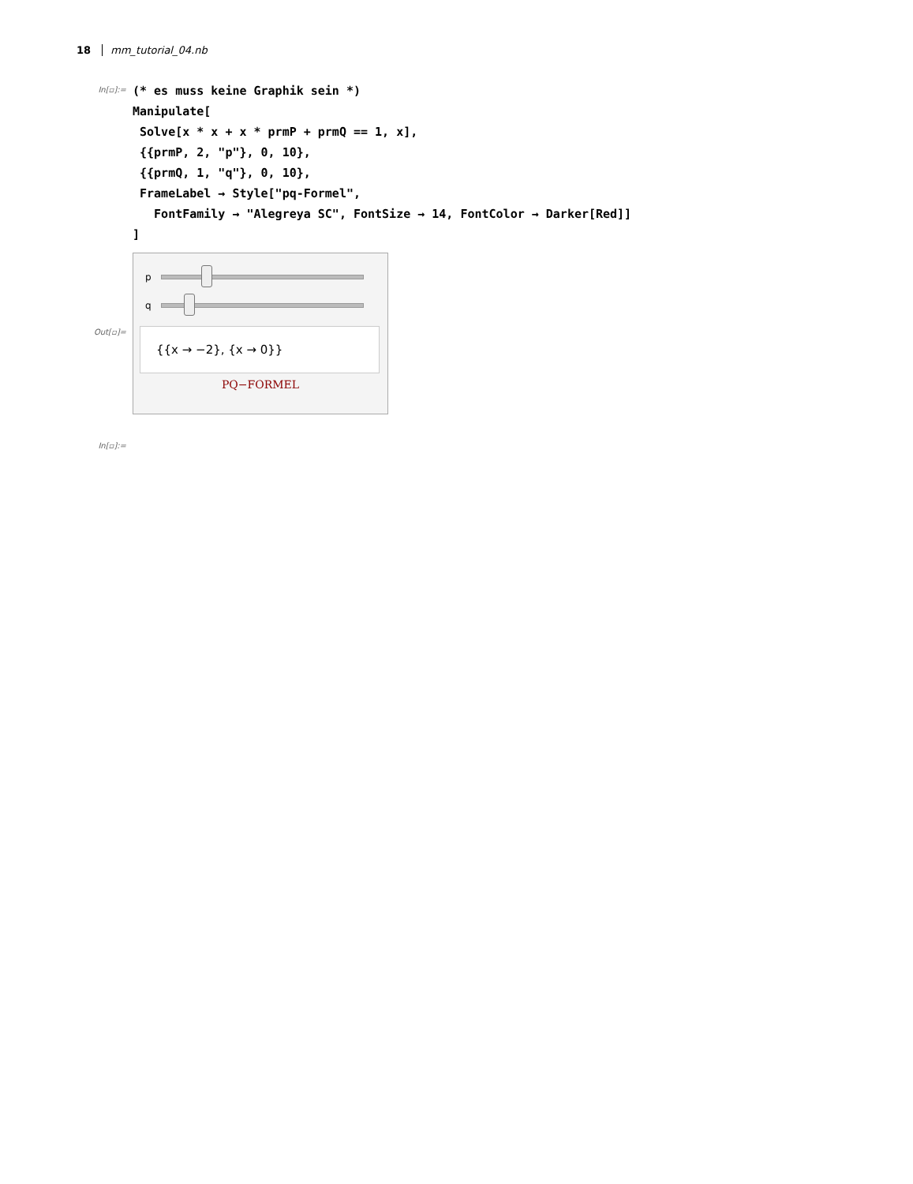18 mm_tutorial_04.nb
In[▫]:=
(* es muss keine Graphik sein *)
Manipulate[
 Solve[x * x + x * prmP + prmQ == 1, x],
 {{prmP, 2, "p"}, 0, 10},
 {{prmQ, 1, "q"}, 0, 10},
 FrameLabel → Style["pq-Formel",
   FontFamily → "Alegreya SC", FontSize → 14, FontColor → Darker[Red]]
]
Out[▫]=
p
q
{{x → −2}, {x → 0}}
PQ−FORMEL
In[▫]:=